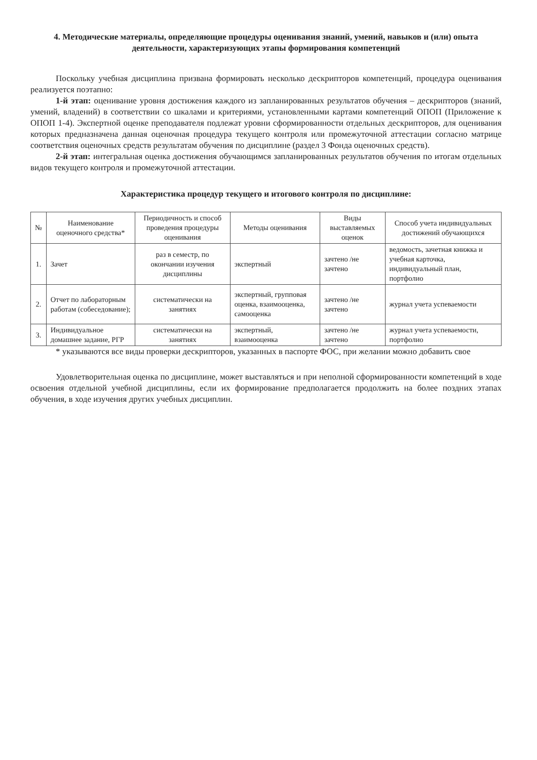4. Методические материалы, определяющие процедуры оценивания знаний, умений, навыков и (или) опыта деятельности, характеризующих этапы формирования компетенций
Поскольку учебная дисциплина призвана формировать несколько дескрипторов компетенций, процедура оценивания реализуется поэтапно:
1-й этап: оценивание уровня достижения каждого из запланированных результатов обучения – дескрипторов (знаний, умений, владений) в соответствии со шкалами и критериями, установленными картами компетенций ОПОП (Приложение к ОПОП 1-4). Экспертной оценке преподавателя подлежат уровни сформированности отдельных дескрипторов, для оценивания которых предназначена данная оценочная процедура текущего контроля или промежуточной аттестации согласно матрице соответствия оценочных средств результатам обучения по дисциплине (раздел 3 Фонда оценочных средств).
2-й этап: интегральная оценка достижения обучающимся запланированных результатов обучения по итогам отдельных видов текущего контроля и промежуточной аттестации.
Характеристика процедур текущего и итогового контроля по дисциплине:
| № | Наименование оценочного средства* | Периодичность и способ проведения процедуры оценивания | Методы оценивания | Виды выставляемых оценок | Способ учета индивидуальных достижений обучающихся |
| --- | --- | --- | --- | --- | --- |
| 1. | Зачет | раз в семестр, по окончании изучения дисциплины | экспертный | зачтено /не зачтено | ведомость, зачетная книжка и учебная карточка, индивидуальный план, портфолио |
| 2. | Отчет по лабораторным работам (собеседование); | систематически на занятиях | экспертный, групповая оценка, взаимооценка, самооценка | зачтено /не зачтено | журнал учета успеваемости |
| 3. | Индивидуальное домашнее задание, РГР | систематически на занятиях | экспертный, взаимооценка | зачтено /не зачтено | журнал учета успеваемости, портфолио |
* указываются все виды проверки дескрипторов, указанных в паспорте ФОС, при желании можно добавить свое
Удовлетворительная оценка по дисциплине, может выставляться и при неполной сформированности компетенций в ходе освоения отдельной учебной дисциплины, если их формирование предполагается продолжить на более поздних этапах обучения, в ходе изучения других учебных дисциплин.